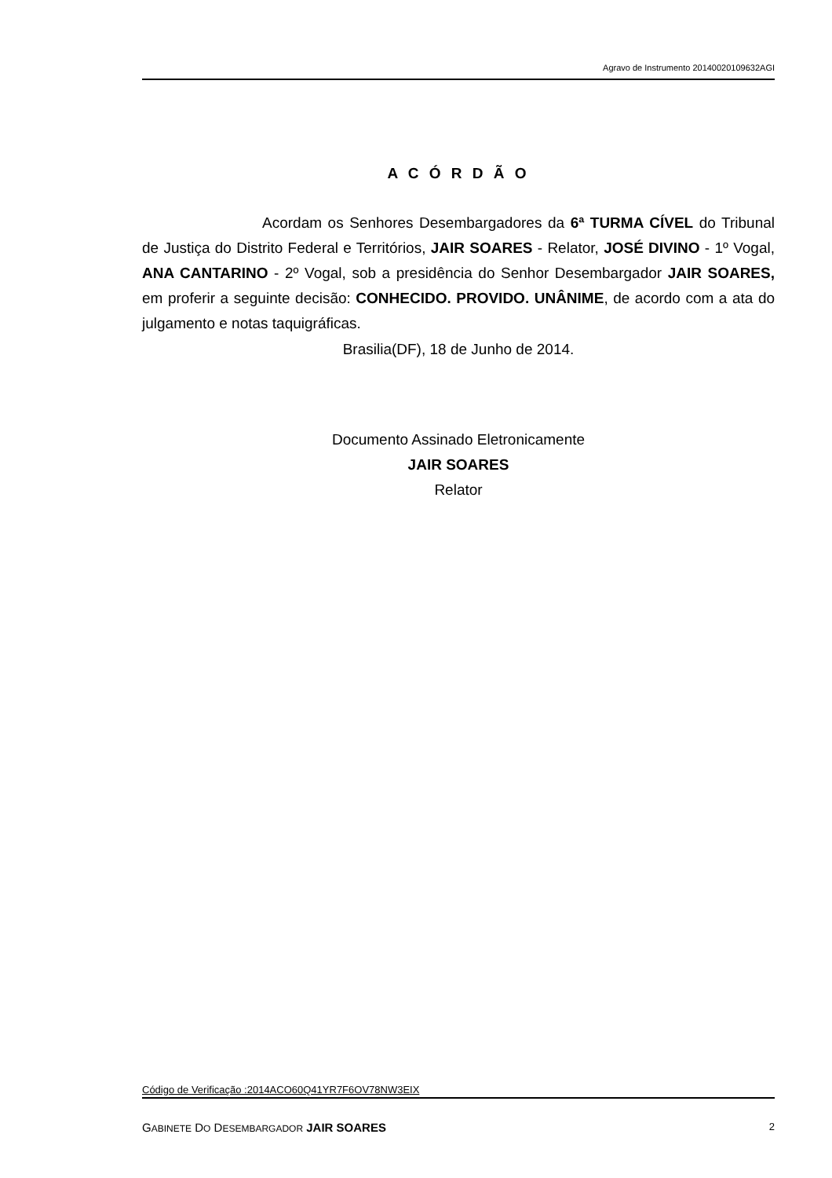Agravo de Instrumento 20140020109632AGI
A C Ó R D Ã O
Acordam os Senhores Desembargadores da 6ª TURMA CÍVEL do Tribunal de Justiça do Distrito Federal e Territórios, JAIR SOARES - Relator, JOSÉ DIVINO - 1º Vogal, ANA CANTARINO - 2º Vogal, sob a presidência do Senhor Desembargador JAIR SOARES, em proferir a seguinte decisão: CONHECIDO. PROVIDO. UNÂNIME, de acordo com a ata do julgamento e notas taquigráficas.
Brasilia(DF), 18 de Junho de 2014.
Documento Assinado Eletronicamente
JAIR SOARES
Relator
Código de Verificação :2014ACO60Q41YR7F6OV78NW3EIX
GABINETE DO DESEMBARGADOR JAIR SOARES 2